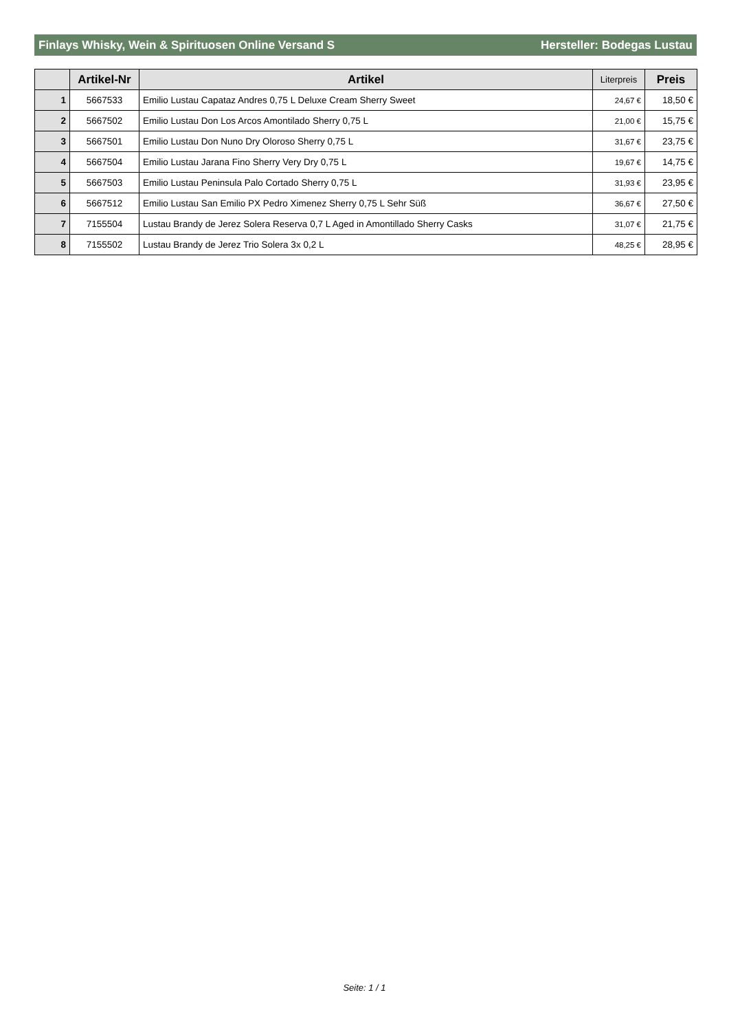Finlays Whisky, Wein & Spirituosen Online Versand S Hersteller: Bodegas Lustau
| | Artikel-Nr | Artikel | Literpreis | Preis |
| --- | --- | --- | --- | --- |
| 1 | 5667533 | Emilio Lustau Capataz Andres 0,75 L Deluxe Cream Sherry Sweet | 24,67 € | 18,50 € |
| 2 | 5667502 | Emilio Lustau Don Los Arcos Amontilado Sherry 0,75 L | 21,00 € | 15,75 € |
| 3 | 5667501 | Emilio Lustau Don Nuno Dry Oloroso Sherry 0,75 L | 31,67 € | 23,75 € |
| 4 | 5667504 | Emilio Lustau Jarana Fino Sherry Very Dry 0,75 L | 19,67 € | 14,75 € |
| 5 | 5667503 | Emilio Lustau Peninsula Palo Cortado Sherry 0,75 L | 31,93 € | 23,95 € |
| 6 | 5667512 | Emilio Lustau San Emilio PX Pedro Ximenez Sherry 0,75 L Sehr Süß | 36,67 € | 27,50 € |
| 7 | 7155504 | Lustau Brandy de Jerez Solera Reserva 0,7 L Aged in Amontillado Sherry Casks | 31,07 € | 21,75 € |
| 8 | 7155502 | Lustau Brandy de Jerez Trio Solera 3x 0,2 L | 48,25 € | 28,95 € |
Seite: 1 / 1